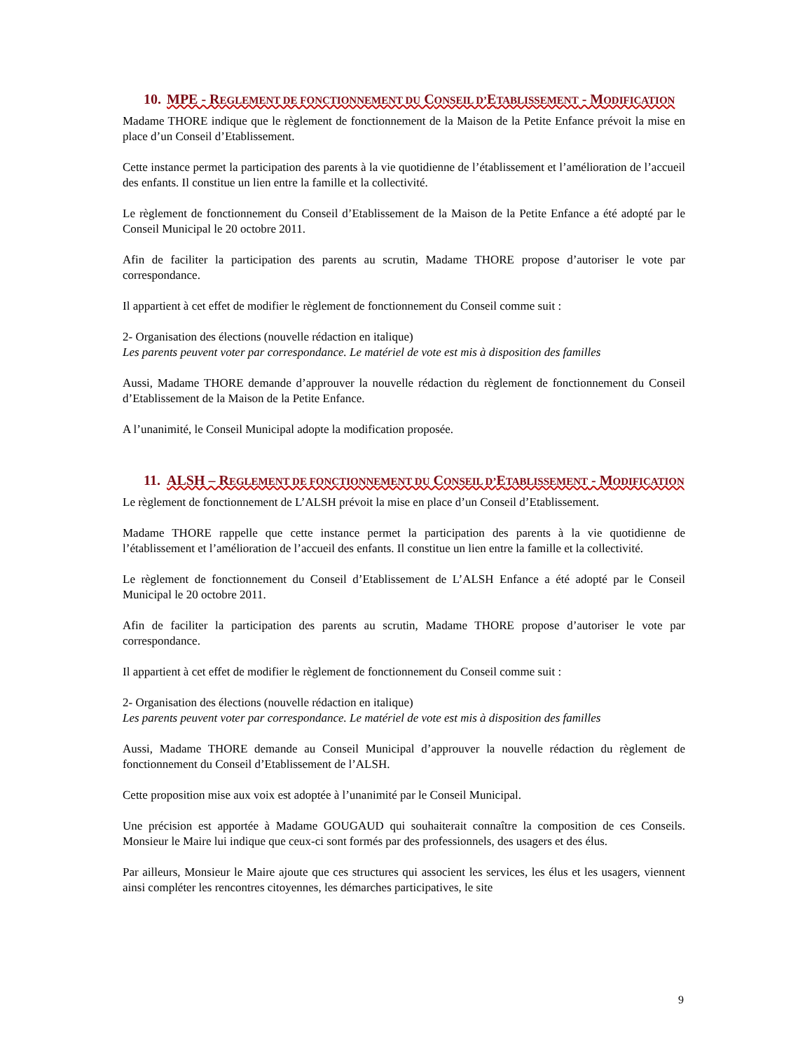10. MPE - REGLEMENT DE FONCTIONNEMENT DU CONSEIL D’ETABLISSEMENT - MODIFICATION
Madame THORE indique que le règlement de fonctionnement de la Maison de la Petite Enfance prévoit la mise en place d’un Conseil d’Etablissement.
Cette instance permet la participation des parents à la vie quotidienne de l’établissement et l’amélioration de l’accueil des enfants. Il constitue un lien entre la famille et la collectivité.
Le règlement de fonctionnement du Conseil d’Etablissement de la Maison de la Petite Enfance a été adopté par le Conseil Municipal le 20 octobre 2011.
Afin de faciliter la participation des parents au scrutin, Madame THORE propose d’autoriser le vote par correspondance.
Il appartient à cet effet de modifier le règlement de fonctionnement du Conseil comme suit :
2- Organisation des élections (nouvelle rédaction en italique)
Les parents peuvent voter par correspondance. Le matériel de vote est mis à disposition des familles
Aussi, Madame THORE demande d’approuver la nouvelle rédaction du règlement de fonctionnement du Conseil d’Etablissement de la Maison de la Petite Enfance.
A l’unanimité, le Conseil Municipal adopte la modification proposée.
11. ALSH – REGLEMENT DE FONCTIONNEMENT DU CONSEIL D’ETABLISSEMENT - MODIFICATION
Le règlement de fonctionnement de L’ALSH prévoit la mise en place d’un Conseil d’Etablissement.
Madame THORE rappelle que cette instance permet la participation des parents à la vie quotidienne de l’établissement et l’amélioration de l’accueil des enfants. Il constitue un lien entre la famille et la collectivité.
Le règlement de fonctionnement du Conseil d’Etablissement de L’ALSH Enfance a été adopté par le Conseil Municipal le 20 octobre 2011.
Afin de faciliter la participation des parents au scrutin, Madame THORE propose d’autoriser le vote par correspondance.
Il appartient à cet effet de modifier le règlement de fonctionnement du Conseil comme suit :
2- Organisation des élections (nouvelle rédaction en italique)
Les parents peuvent voter par correspondance. Le matériel de vote est mis à disposition des familles
Aussi, Madame THORE demande au Conseil Municipal d’approuver la nouvelle rédaction du règlement de fonctionnement du Conseil d’Etablissement de l’ALSH.
Cette proposition mise aux voix est adoptée à l’unanimité par le Conseil Municipal.
Une précision est apportée à Madame GOUGAUD qui souhaiterait connaître la composition de ces Conseils. Monsieur le Maire lui indique que ceux-ci sont formés par des professionnels, des usagers et des élus.
Par ailleurs, Monsieur le Maire ajoute que ces structures qui associent les services, les élus et les usagers, viennent ainsi compléter les rencontres citoyennes, les démarches participatives, le site
9